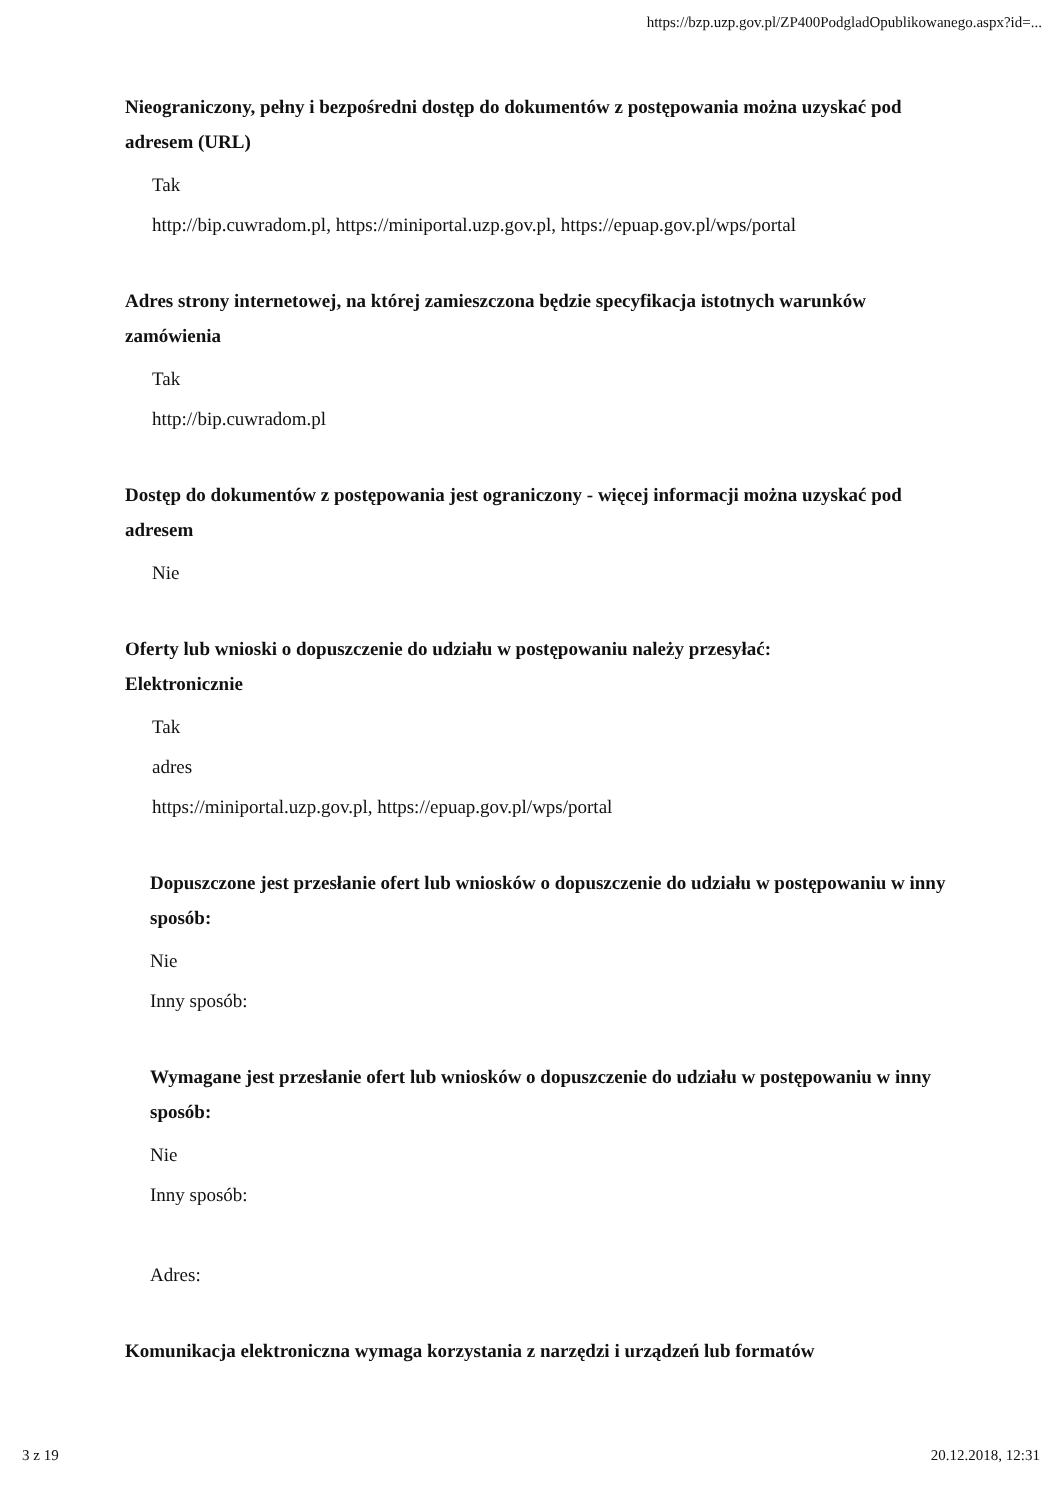https://bzp.uzp.gov.pl/ZP400PodgladOpublikowanego.aspx?id=...
Nieograniczony, pełny i bezpośredni dostęp do dokumentów z postępowania można uzyskać pod adresem (URL)
Tak
http://bip.cuwradom.pl, https://miniportal.uzp.gov.pl, https://epuap.gov.pl/wps/portal
Adres strony internetowej, na której zamieszczona będzie specyfikacja istotnych warunków zamówienia
Tak
http://bip.cuwradom.pl
Dostęp do dokumentów z postępowania jest ograniczony - więcej informacji można uzyskać pod adresem
Nie
Oferty lub wnioski o dopuszczenie do udziału w postępowaniu należy przesyłać:
Elektronicznie
Tak
adres
https://miniportal.uzp.gov.pl, https://epuap.gov.pl/wps/portal
Dopuszczone jest przesłanie ofert lub wniosków o dopuszczenie do udziału w postępowaniu w inny sposób:
Nie
Inny sposób:
Wymagane jest przesłanie ofert lub wniosków o dopuszczenie do udziału w postępowaniu w inny sposób:
Nie
Inny sposób:
Adres:
Komunikacja elektroniczna wymaga korzystania z narzędzi i urządzeń lub formatów
3 z 19 20.12.2018, 12:31